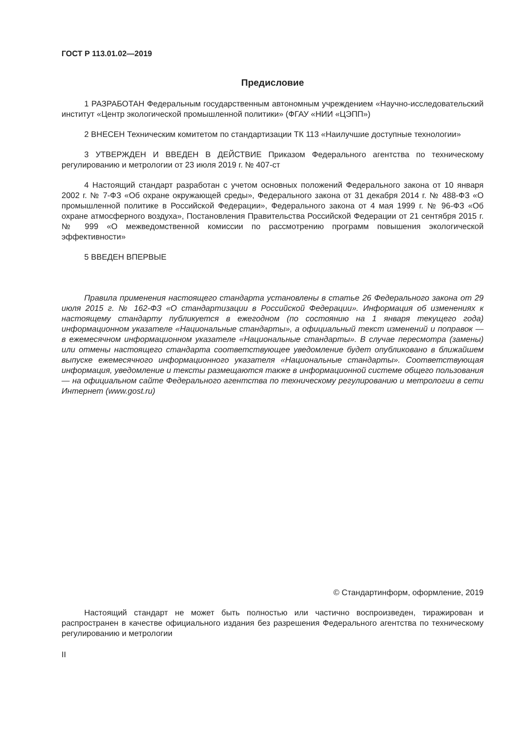ГОСТ Р 113.01.02—2019
Предисловие
1 РАЗРАБОТАН Федеральным государственным автономным учреждением «Научно-исследовательский институт «Центр экологической промышленной политики» (ФГАУ «НИИ «ЦЭПП»)
2 ВНЕСЕН Техническим комитетом по стандартизации ТК 113 «Наилучшие доступные технологии»
3 УТВЕРЖДЕН И ВВЕДЕН В ДЕЙСТВИЕ Приказом Федерального агентства по техническому регулированию и метрологии от 23 июля 2019 г. № 407-ст
4 Настоящий стандарт разработан с учетом основных положений Федерального закона от 10 января 2002 г. № 7-ФЗ «Об охране окружающей среды», Федерального закона от 31 декабря 2014 г. № 488-ФЗ «О промышленной политике в Российской Федерации», Федерального закона от 4 мая 1999 г. № 96-ФЗ «Об охране атмосферного воздуха», Постановления Правительства Российской Федерации от 21 сентября 2015 г. № 999 «О межведомственной комиссии по рассмотрению программ повышения экологической эффективности»
5 ВВЕДЕН ВПЕРВЫЕ
Правила применения настоящего стандарта установлены в статье 26 Федерального закона от 29 июля 2015 г. № 162-ФЗ «О стандартизации в Российской Федерации». Информация об изменениях к настоящему стандарту публикуется в ежегодном (по состоянию на 1 января текущего года) информационном указателе «Национальные стандарты», а официальный текст изменений и поправок — в ежемесячном информационном указателе «Национальные стандарты». В случае пересмотра (замены) или отмены настоящего стандарта соответствующее уведомление будет опубликовано в ближайшем выпуске ежемесячного информационного указателя «Национальные стандарты». Соответствующая информация, уведомление и тексты размещаются также в информационной системе общего пользования — на официальном сайте Федерального агентства по техническому регулированию и метрологии в сети Интернет (www.gost.ru)
© Стандартинформ, оформление, 2019
Настоящий стандарт не может быть полностью или частично воспроизведен, тиражирован и распространен в качестве официального издания без разрешения Федерального агентства по техническому регулированию и метрологии
II